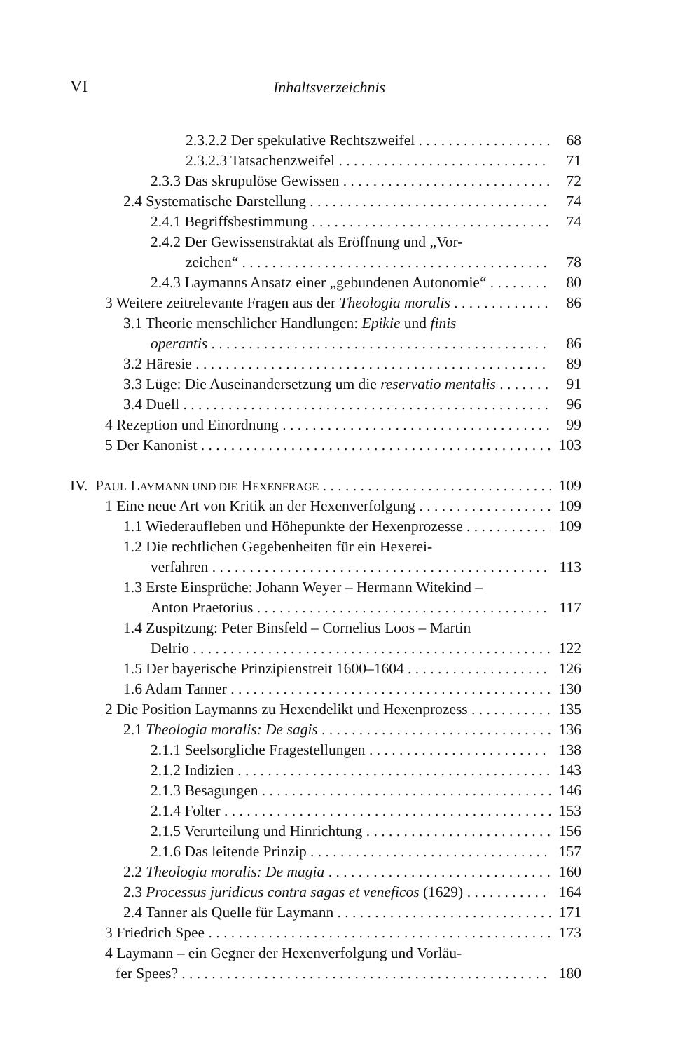VI Inhaltsverzeichnis
2.3.2.2 Der spekulative Rechtszweifel 68
2.3.2.3 Tatsachenzweifel 71
2.3.3 Das skrupulöse Gewissen 72
2.4 Systematische Darstellung 74
2.4.1 Begriffsbestimmung 74
2.4.2 Der Gewissenstraktat als Eröffnung und „Vor-
zeichen“78
2.4.3 Laymanns Ansatz einer „gebundenen Autonomie“80
3 Weitere zeitrelevante Fragen aus der Theologia moralis 86
3.1 Theorie menschlicher Handlungen: Epikie und finis
operantis 86
3.2 Häresie 89
3.3 Lüge: Die Auseinandersetzung um die reservatio mentalis 91
3.4 Duell 96
4 Rezeption und Einordnung 99
5 Der Kanonist 103
IV. PAUL LAYMANN UND DIE HEXENFRAGE 109
1 Eine neue Art von Kritik an der Hexenverfolgung 109
1.1 Wiederaufleben und Höhepunkte der Hexenprozesse 109
1.2 Die rechtlichen Gegebenheiten für ein Hexerei-
verfahren 113
1.3 Erste Einsprüche: Johann Weyer – Hermann Witekind –
Anton Praetorius 117
1.4 Zuspitzung: Peter Binsfeld – Cornelius Loos – Martin
Delrio 122
1.5 Der bayerische Prinzipienstreit 1600–1604 126
1.6 Adam Tanner 130
2 Die Position Laymanns zu Hexendelikt und Hexenprozess 135
2.1 Theologia moralis: De sagis 136
2.1.1 Seelsorgliche Fragestellungen 138
2.1.2 Indizien 143
2.1.3 Besagungen 146
2.1.4 Folter 153
2.1.5 Verurteilung und Hinrichtung 156
2.1.6 Das leitende Prinzip 157
2.2 Theologia moralis: De magia 160
2.3 Processus juridicus contra sagas et veneficos (1629) 164
2.4 Tanner als Quelle für Laymann 171
3 Friedrich Spee 173
4 Laymann – ein Gegner der Hexenverfolgung und Vorläu-
fer Spees? 180